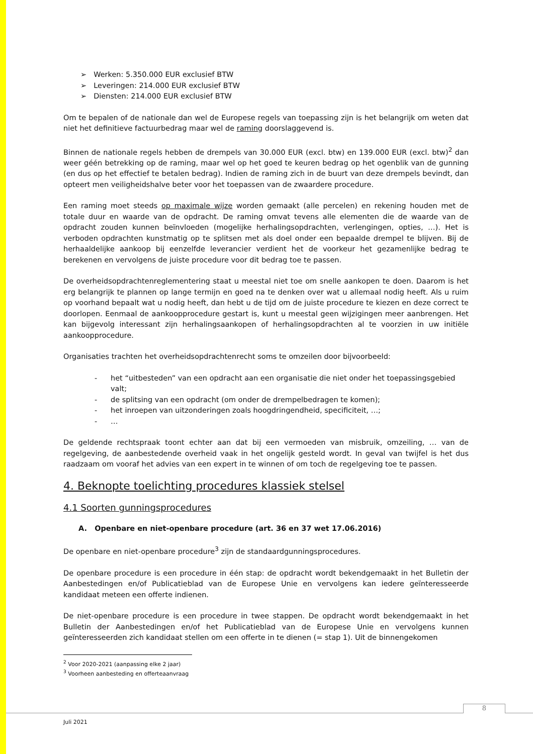Werken: 5.350.000 EUR exclusief BTW
Leveringen: 214.000 EUR exclusief BTW
Diensten: 214.000 EUR exclusief BTW
Om te bepalen of de nationale dan wel de Europese regels van toepassing zijn is het belangrijk om weten dat niet het definitieve factuurbedrag maar wel de raming doorslaggevend is.
Binnen de nationale regels hebben de drempels van 30.000 EUR (excl. btw) en 139.000 EUR (excl. btw)<sup>2</sup> dan weer géén betrekking op de raming, maar wel op het goed te keuren bedrag op het ogenblik van de gunning (en dus op het effectief te betalen bedrag). Indien de raming zich in de buurt van deze drempels bevindt, dan opteert men veiligheidshalve beter voor het toepassen van de zwaardere procedure.
Een raming moet steeds op maximale wijze worden gemaakt (alle percelen) en rekening houden met de totale duur en waarde van de opdracht. De raming omvat tevens alle elementen die de waarde van de opdracht zouden kunnen beïnvloeden (mogelijke herhalingsopdrachten, verlengingen, opties, …). Het is verboden opdrachten kunstmatig op te splitsen met als doel onder een bepaalde drempel te blijven. Bij de herhaaldelijke aankoop bij eenzelfde leverancier verdient het de voorkeur het gezamenlijke bedrag te berekenen en vervolgens de juiste procedure voor dit bedrag toe te passen.
De overheidsopdrachtenreglementering staat u meestal niet toe om snelle aankopen te doen. Daarom is het erg belangrijk te plannen op lange termijn en goed na te denken over wat u allemaal nodig heeft. Als u ruim op voorhand bepaalt wat u nodig heeft, dan hebt u de tijd om de juiste procedure te kiezen en deze correct te doorlopen. Eenmaal de aankoopprocedure gestart is, kunt u meestal geen wijzigingen meer aanbrengen. Het kan bijgevolg interessant zijn herhalingsaankopen of herhalingsopdrachten al te voorzien in uw initiële aankoopprocedure.
Organisaties trachten het overheidsopdrachtenrecht soms te omzeilen door bijvoorbeeld:
- het “uitbesteden” van een opdracht aan een organisatie die niet onder het toepassingsgebied valt;
- de splitsing van een opdracht (om onder de drempelbedragen te komen);
- het inroepen van uitzonderingen zoals hoogdringendheid, specificiteit, …;
- …
De geldende rechtspraak toont echter aan dat bij een vermoeden van misbruik, omzeiling, … van de regelgeving, de aanbestedende overheid vaak in het ongelijk gesteld wordt. In geval van twijfel is het dus raadzaam om vooraf het advies van een expert in te winnen of om toch de regelgeving toe te passen.
4. Beknopte toelichting procedures klassiek stelsel
4.1 Soorten gunningsprocedures
A. Openbare en niet-openbare procedure (art. 36 en 37 wet 17.06.2016)
De openbare en niet-openbare procedure<sup>3</sup> zijn de standaardgunningsprocedures.
De openbare procedure is een procedure in één stap: de opdracht wordt bekendgemaakt in het Bulletin der Aanbestedingen en/of Publicatieblad van de Europese Unie en vervolgens kan iedere geïnteresseerde kandidaat meteen een offerte indienen.
De niet-openbare procedure is een procedure in twee stappen. De opdracht wordt bekendgemaakt in het Bulletin der Aanbestedingen en/of het Publicatieblad van de Europese Unie en vervolgens kunnen geïnteresseerden zich kandidaat stellen om een offerte in te dienen (= stap 1). Uit de binnengekomen
<sup>2</sup> Voor 2020-2021 (aanpassing elke 2 jaar)
<sup>3</sup> Voorheen aanbesteding en offerteaanvraag
8
Juli 2021